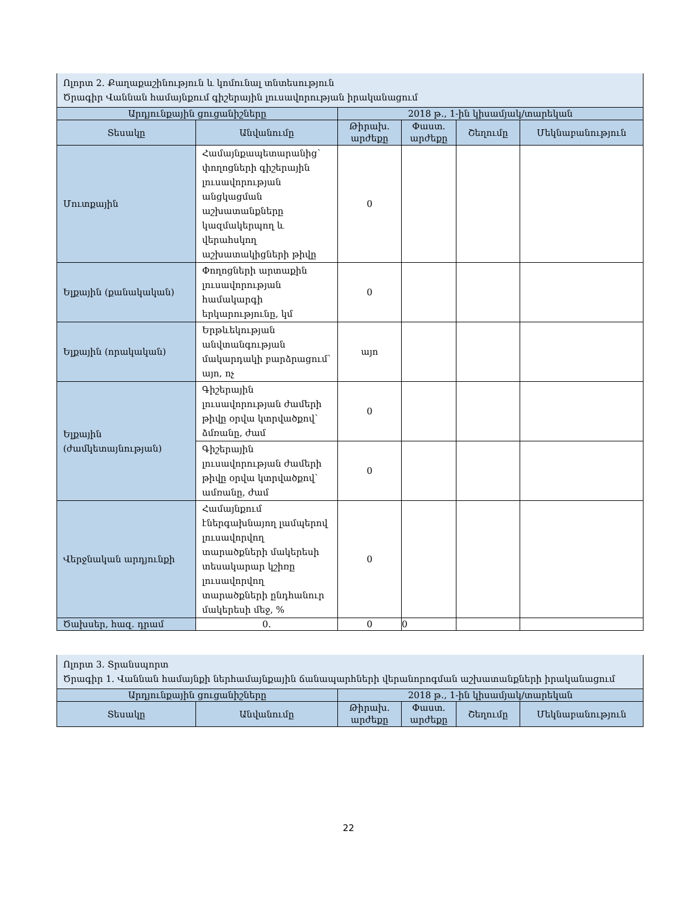| Ոլորտ 2. Քաղաքաշինություն և կոմունալ տնտեսություն Ծրագիր Վաննան համայնքում գիշերային լուսավորության իրականացում | | | | | |
| Արդյունքային ցուցանիշները | | 2018 թ., 1-ին կիսամյակ/տարեկան | | | |
| Տեսակը | Անվանումը | Թիրախ. արժեքը | Փաստ. արժեքը | Շեղումը | Մեկնաբանություն |
| Մուտքային | Համայնքապետարանից՝ փողոցների գիշերային լուսավորության անցկացման աշխատանքները կազմակերպող և վերահսկող աշխատակիցների թիվը | 0 | | | |
| Ելքային (քանակական) | Փողոցների արտաքին լուսավորության համակարգի երկարությունը, կմ | 0 | | | |
| Ելքային (որակական) | Երթևեկության անվտանգության մակարդակի բարձրացում՝ այո, ոչ | այո | | | |
| Ելքային (ժամկետայնության) | Գիշերային լուսավորության ժամերի թիվը օրվա կտրվածքով՝ ձմռանը, ժամ | 0 | | | |
| | Գիշերային լուսավորության ժամերի թիվը օրվա կտրվածքով՝ ամռանը, ժամ | 0 | | | |
| Վերջնական արդյունքի | Համայնքում էներգախնայող լամպերով լուսավորվող տարածքների մակերեսի տեսակարար կշիռը լուսավորվող տարածքների ընդհանուր մակերեսի մեջ, % | 0 | | | |
| Ծախսեր, հազ. դրամ | 0. | 0 | 0 | | |
| Ոլորտ 3. Տրանսպորտ Ծրագիր 1. Վաննան համայնքի ներհամայնքային ճանապարհների վերանորոգման աշխատանքների իրականացում | | | | | |
| Արդյունքային ցուցանիշները | | 2018 թ., 1-ին կիսամյակ/տարեկան | | | |
| Տեսակը | Անվանումը | Թիրախ. արժեքը | Փաստ. արժեքը | Շեղումը | Մեկնաբանություն |
22